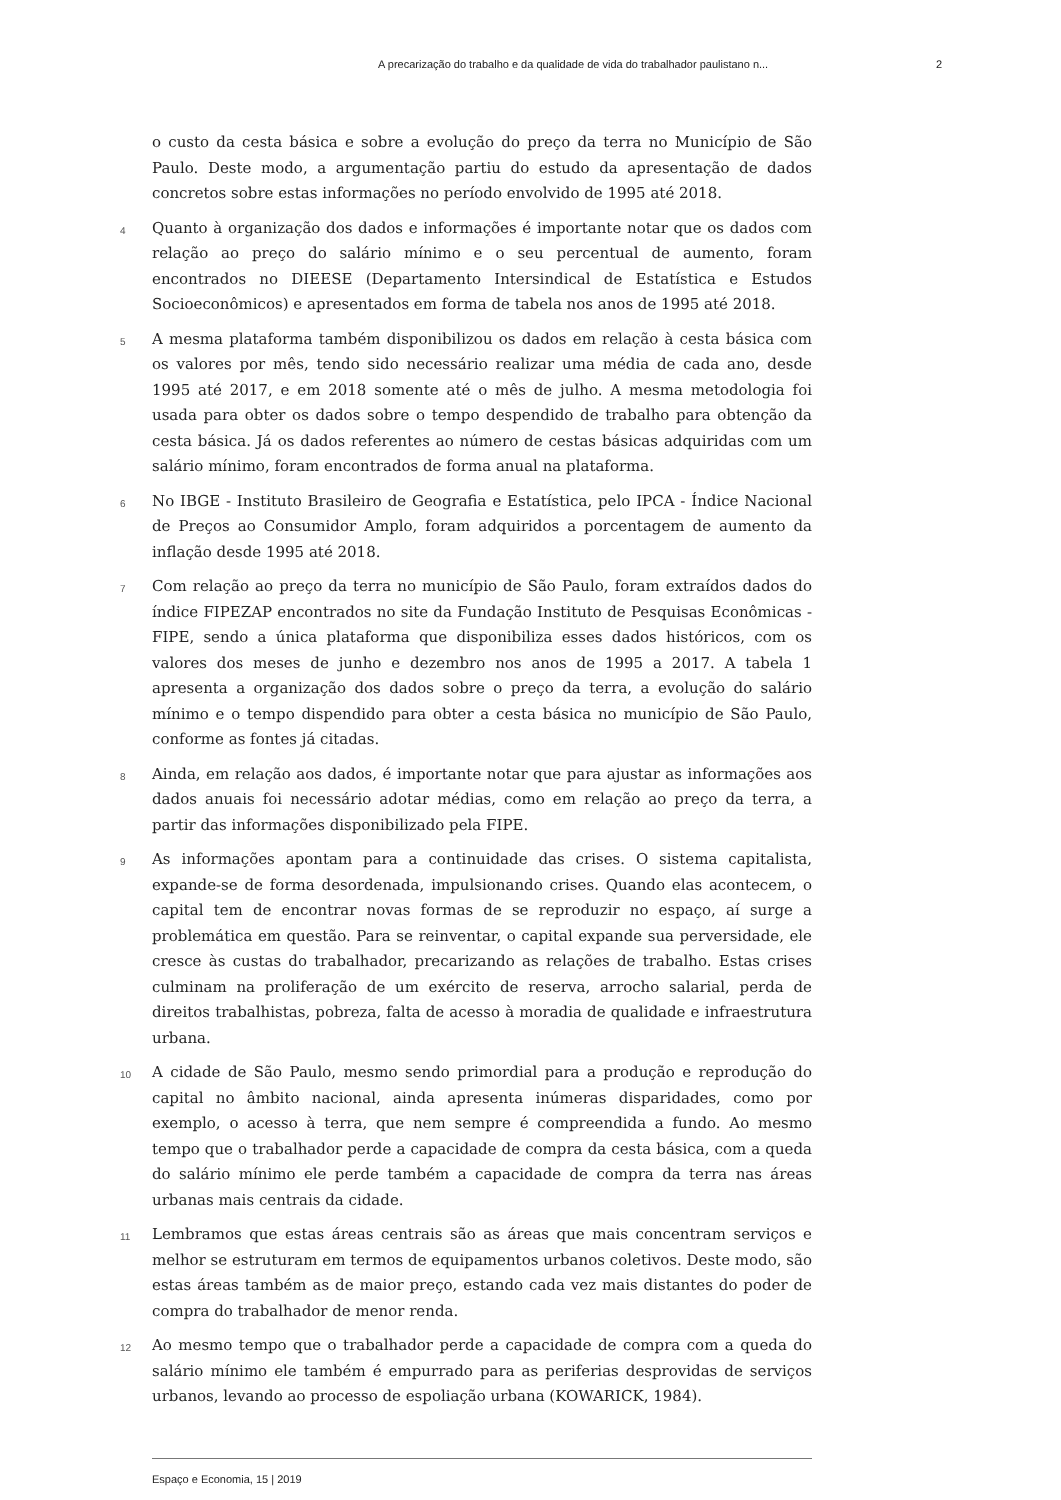A precarização do trabalho e da qualidade de vida do trabalhador paulistano n... 2
o custo da cesta básica e sobre a evolução do preço da terra no Município de São Paulo. Deste modo, a argumentação partiu do estudo da apresentação de dados concretos sobre estas informações no período envolvido de 1995 até 2018.
4 Quanto à organização dos dados e informações é importante notar que os dados com relação ao preço do salário mínimo e o seu percentual de aumento, foram encontrados no DIEESE (Departamento Intersindical de Estatística e Estudos Socioeconômicos) e apresentados em forma de tabela nos anos de 1995 até 2018.
5 A mesma plataforma também disponibilizou os dados em relação à cesta básica com os valores por mês, tendo sido necessário realizar uma média de cada ano, desde 1995 até 2017, e em 2018 somente até o mês de julho. A mesma metodologia foi usada para obter os dados sobre o tempo despendido de trabalho para obtenção da cesta básica. Já os dados referentes ao número de cestas básicas adquiridas com um salário mínimo, foram encontrados de forma anual na plataforma.
6 No IBGE - Instituto Brasileiro de Geografia e Estatística, pelo IPCA - Índice Nacional de Preços ao Consumidor Amplo, foram adquiridos a porcentagem de aumento da inflação desde 1995 até 2018.
7 Com relação ao preço da terra no município de São Paulo, foram extraídos dados do índice FIPEZAP encontrados no site da Fundação Instituto de Pesquisas Econômicas - FIPE, sendo a única plataforma que disponibiliza esses dados históricos, com os valores dos meses de junho e dezembro nos anos de 1995 a 2017. A tabela 1 apresenta a organização dos dados sobre o preço da terra, a evolução do salário mínimo e o tempo dispendido para obter a cesta básica no município de São Paulo, conforme as fontes já citadas.
8 Ainda, em relação aos dados, é importante notar que para ajustar as informações aos dados anuais foi necessário adotar médias, como em relação ao preço da terra, a partir das informações disponibilizado pela FIPE.
9 As informações apontam para a continuidade das crises. O sistema capitalista, expande-se de forma desordenada, impulsionando crises. Quando elas acontecem, o capital tem de encontrar novas formas de se reproduzir no espaço, aí surge a problemática em questão. Para se reinventar, o capital expande sua perversidade, ele cresce às custas do trabalhador, precarizando as relações de trabalho. Estas crises culminam na proliferação de um exército de reserva, arrocho salarial, perda de direitos trabalhistas, pobreza, falta de acesso à moradia de qualidade e infraestrutura urbana.
10 A cidade de São Paulo, mesmo sendo primordial para a produção e reprodução do capital no âmbito nacional, ainda apresenta inúmeras disparidades, como por exemplo, o acesso à terra, que nem sempre é compreendida a fundo. Ao mesmo tempo que o trabalhador perde a capacidade de compra da cesta básica, com a queda do salário mínimo ele perde também a capacidade de compra da terra nas áreas urbanas mais centrais da cidade.
11 Lembramos que estas áreas centrais são as áreas que mais concentram serviços e melhor se estruturam em termos de equipamentos urbanos coletivos. Deste modo, são estas áreas também as de maior preço, estando cada vez mais distantes do poder de compra do trabalhador de menor renda.
12 Ao mesmo tempo que o trabalhador perde a capacidade de compra com a queda do salário mínimo ele também é empurrado para as periferias desprovidas de serviços urbanos, levando ao processo de espoliação urbana (KOWARICK, 1984).
Espaço e Economia, 15 | 2019